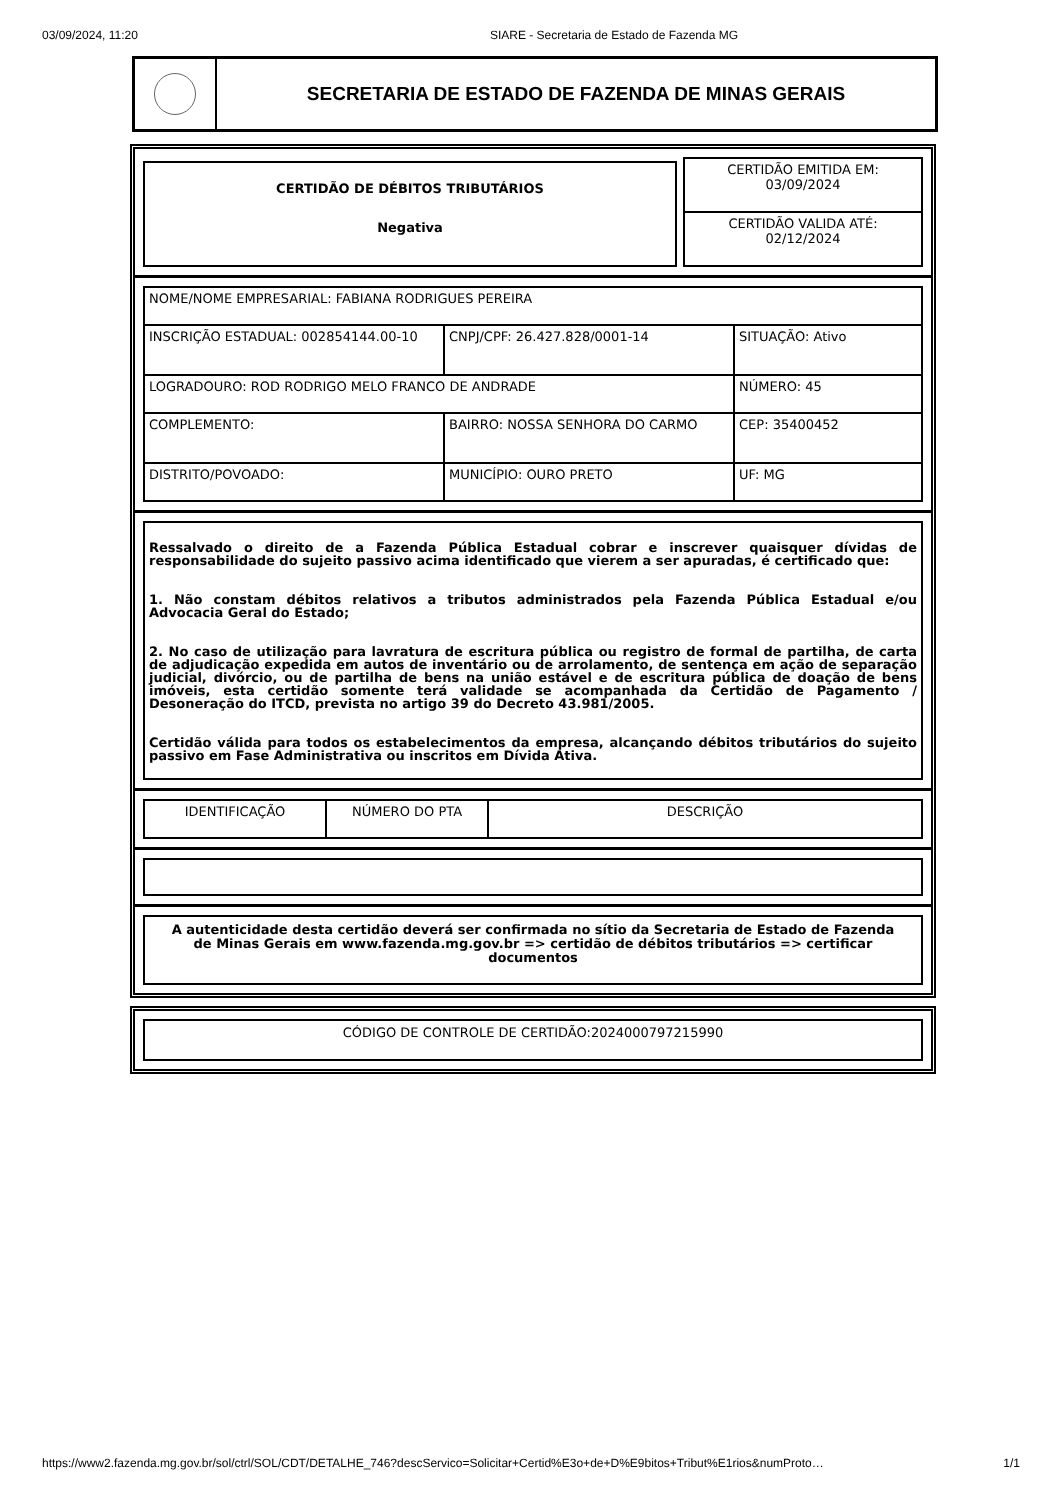03/09/2024, 11:20 SIARE - Secretaria de Estado de Fazenda MG
SECRETARIA DE ESTADO DE FAZENDA DE MINAS GERAIS
CERTIDÃO DE DÉBITOS TRIBUTÁRIOS
Negativa
| CERTIDÃO EMITIDA EM: 03/09/2024 |
| CERTIDÃO VALIDA ATÉ: 02/12/2024 |
| NOME/NOME EMPRESARIAL: FABIANA RODRIGUES PEREIRA | | |
| INSCRIÇÃO ESTADUAL: 002854144.00-10 | CNPJ/CPF: 26.427.828/0001-14 | SITUAÇÃO: Ativo |
| LOGRADOURO: ROD RODRIGO MELO FRANCO DE ANDRADE | | NÚMERO: 45 |
| COMPLEMENTO: | BAIRRO: NOSSA SENHORA DO CARMO | CEP: 35400452 |
| DISTRITO/POVOADO: | MUNICÍPIO: OURO PRETO | UF: MG |
Ressalvado o direito de a Fazenda Pública Estadual cobrar e inscrever quaisquer dívidas de responsabilidade do sujeito passivo acima identificado que vierem a ser apuradas, é certificado que:
1. Não constam débitos relativos a tributos administrados pela Fazenda Pública Estadual e/ou Advocacia Geral do Estado;
2. No caso de utilização para lavratura de escritura pública ou registro de formal de partilha, de carta de adjudicação expedida em autos de inventário ou de arrolamento, de sentença em ação de separação judicial, divórcio, ou de partilha de bens na união estável e de escritura pública de doação de bens imóveis, esta certidão somente terá validade se acompanhada da Certidão de Pagamento / Desoneração do ITCD, prevista no artigo 39 do Decreto 43.981/2005.
Certidão válida para todos os estabelecimentos da empresa, alcançando débitos tributários do sujeito passivo em Fase Administrativa ou inscritos em Dívida Ativa.
| IDENTIFICAÇÃO | NÚMERO DO PTA | DESCRIÇÃO |
| --- | --- | --- |
A autenticidade desta certidão deverá ser confirmada no sítio da Secretaria de Estado de Fazenda de Minas Gerais em www.fazenda.mg.gov.br => certidão de débitos tributários => certificar documentos
CÓDIGO DE CONTROLE DE CERTIDÃO:2024000797215990
https://www2.fazenda.mg.gov.br/sol/ctrl/SOL/CDT/DETALHE_746?descServico=Solicitar+Certid%E3o+de+D%E9bitos+Tribut%E1rios&numProto… 1/1